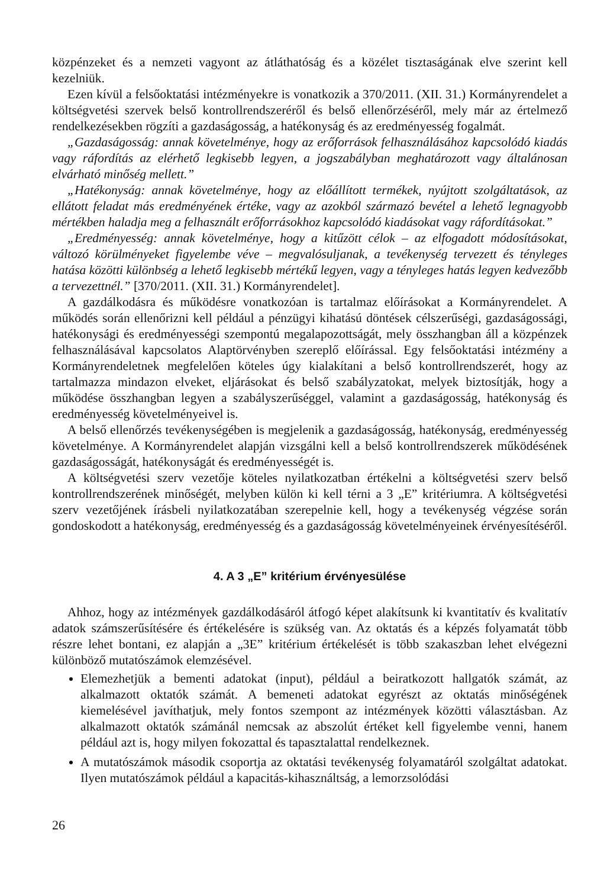közpénzeket és a nemzeti vagyont az átláthatóság és a közélet tisztaságának elve szerint kell kezelniük.
Ezen kívül a felsőoktatási intézményekre is vonatkozik a 370/2011. (XII. 31.) Kormányrendelet a költségvetési szervek belső kontrollrendszeréről és belső ellenőrzéséről, mely már az értelmező rendelkezésekben rögzíti a gazdaságosság, a hatékonyság és az eredményesség fogalmát.
„Gazdaságosság: annak követelménye, hogy az erőforrások felhasználásához kapcsolódó kiadás vagy ráfordítás az elérhető legkisebb legyen, a jogszabályban meghatározott vagy általánosan elvárható minőség mellett.”
„Hatékonyság: annak követelménye, hogy az előállított termékek, nyújtott szolgáltatások, az ellátott feladat más eredményének értéke, vagy az azokból származó bevétel a lehető legnagyobb mértékben haladja meg a felhasznált erőforrásokhoz kapcsolódó kiadásokat vagy ráfordításokat.”
„Eredményesség: annak követelménye, hogy a kitűzött célok – az elfogadott módosításokat, változó körülményeket figyelembe véve – megvalósuljanak, a tevékenység tervezett és tényleges hatása közötti különbség a lehető legkisebb mértékű legyen, vagy a tényleges hatás legyen kedvezőbb a tervezettnél.” [370/2011. (XII. 31.) Kormányrendelet].
A gazdálkodásra és működésre vonatkozóan is tartalmaz előírásokat a Kormányrendelet. A működés során ellenőrizni kell például a pénzügyi kihatású döntések célszerűségi, gazdaságossági, hatékonysági és eredményességi szempontú megalapozottságát, mely összhangban áll a közpénzek felhasználásával kapcsolatos Alaptörvényben szereplő előírással. Egy felsőoktatási intézmény a Kormányrendeletnek megfelelően köteles úgy kialakítani a belső kontrollrendszerét, hogy az tartalmazza mindazon elveket, eljárásokat és belső szabályzatokat, melyek biztosítják, hogy a működése összhangban legyen a szabályszerűséggel, valamint a gazdaságosság, hatékonyság és eredményesség követelményeivel is.
A belső ellenőrzés tevékenységében is megjelenik a gazdaságosság, hatékonyság, eredményesség követelménye. A Kormányrendelet alapján vizsgálni kell a belső kontrollrendszerek működésének gazdaságosságát, hatékonyságát és eredményességét is.
A költségvetési szerv vezetője köteles nyilatkozatban értékelni a költségvetési szerv belső kontrollrendszerének minőségét, melyben külön ki kell térni a 3 „E” kritériumra. A költségvetési szerv vezetőjének írásbeli nyilatkozatában szerepelnie kell, hogy a tevékenység végzése során gondoskodott a hatékonyság, eredményesség és a gazdaságosság követelményeinek érvényesítéséről.
4. A 3 „E” kritérium érvényesülése
Ahhoz, hogy az intézmények gazdálkodásáról átfogó képet alakítsunk ki kvantitatív és kvalitatív adatok számszerűsítésére és értékelésére is szükség van. Az oktatás és a képzés folyamatát több részre lehet bontani, ez alapján a „3E” kritérium értékelését is több szakaszban lehet elvégezni különböző mutatószámok elemzésével.
Elemezhetjük a bementi adatokat (input), például a beiratkozott hallgatók számát, az alkalmazott oktatók számát. A bemeneti adatokat egyrészt az oktatás minőségének kiemelésével javíthatjuk, mely fontos szempont az intézmények közötti választásban. Az alkalmazott oktatók számánál nemcsak az abszolút értéket kell figyelembe venni, hanem például azt is, hogy milyen fokozattal és tapasztalattal rendelkeznek.
A mutatószámok második csoportja az oktatási tevékenység folyamatáról szolgáltat adatokat. Ilyen mutatószámok például a kapacitás-kihasználtság, a lemorzsolódási
26